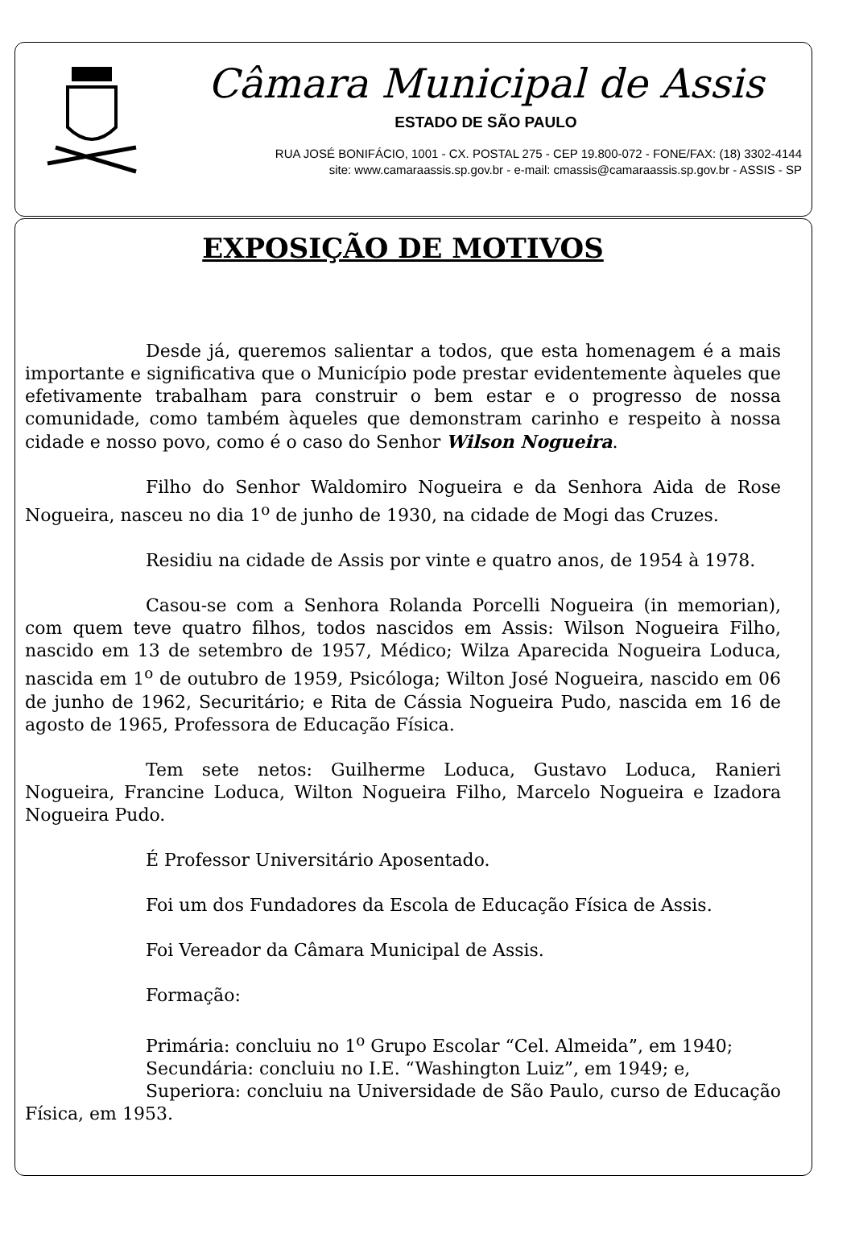Câmara Municipal de Assis
ESTADO DE SÃO PAULO
RUA JOSÉ BONIFÁCIO, 1001 - CX. POSTAL 275 - CEP 19.800-072 - FONE/FAX: (18) 3302-4144
site: www.camaraassis.sp.gov.br - e-mail: cmassis@camaraassis.sp.gov.br - ASSIS - SP
EXPOSIÇÃO DE MOTIVOS
Desde já, queremos salientar a todos, que esta homenagem é a mais importante e significativa que o Município pode prestar evidentemente àqueles que efetivamente trabalham para construir o bem estar e o progresso de nossa comunidade, como também àqueles que demonstram carinho e respeito à nossa cidade e nosso povo, como é o caso do Senhor Wilson Nogueira.
Filho do Senhor Waldomiro Nogueira e da Senhora Aida de Rose Nogueira, nasceu no dia 1<sup>o</sup> de junho de 1930, na cidade de Mogi das Cruzes.
Residiu na cidade de Assis por vinte e quatro anos, de 1954 à 1978.
Casou-se com a Senhora Rolanda Porcelli Nogueira (in memorian), com quem teve quatro filhos, todos nascidos em Assis: Wilson Nogueira Filho, nascido em 13 de setembro de 1957, Médico; Wilza Aparecida Nogueira Loduca, nascida em 1<sup>o</sup> de outubro de 1959, Psicóloga; Wilton José Nogueira, nascido em 06 de junho de 1962, Securitário; e Rita de Cássia Nogueira Pudo, nascida em 16 de agosto de 1965, Professora de Educação Física.
Tem sete netos: Guilherme Loduca, Gustavo Loduca, Ranieri Nogueira, Francine Loduca, Wilton Nogueira Filho, Marcelo Nogueira e Izadora Nogueira Pudo.
É Professor Universitário Aposentado.
Foi um dos Fundadores da Escola de Educação Física de Assis.
Foi Vereador da Câmara Municipal de Assis.
Formação:
Primária: concluiu no 1<sup>o</sup> Grupo Escolar “Cel. Almeida”, em 1940;
Secundária: concluiu no I.E. “Washington Luiz”, em 1949; e,
Superiora: concluiu na Universidade de São Paulo, curso de Educação Física, em 1953.